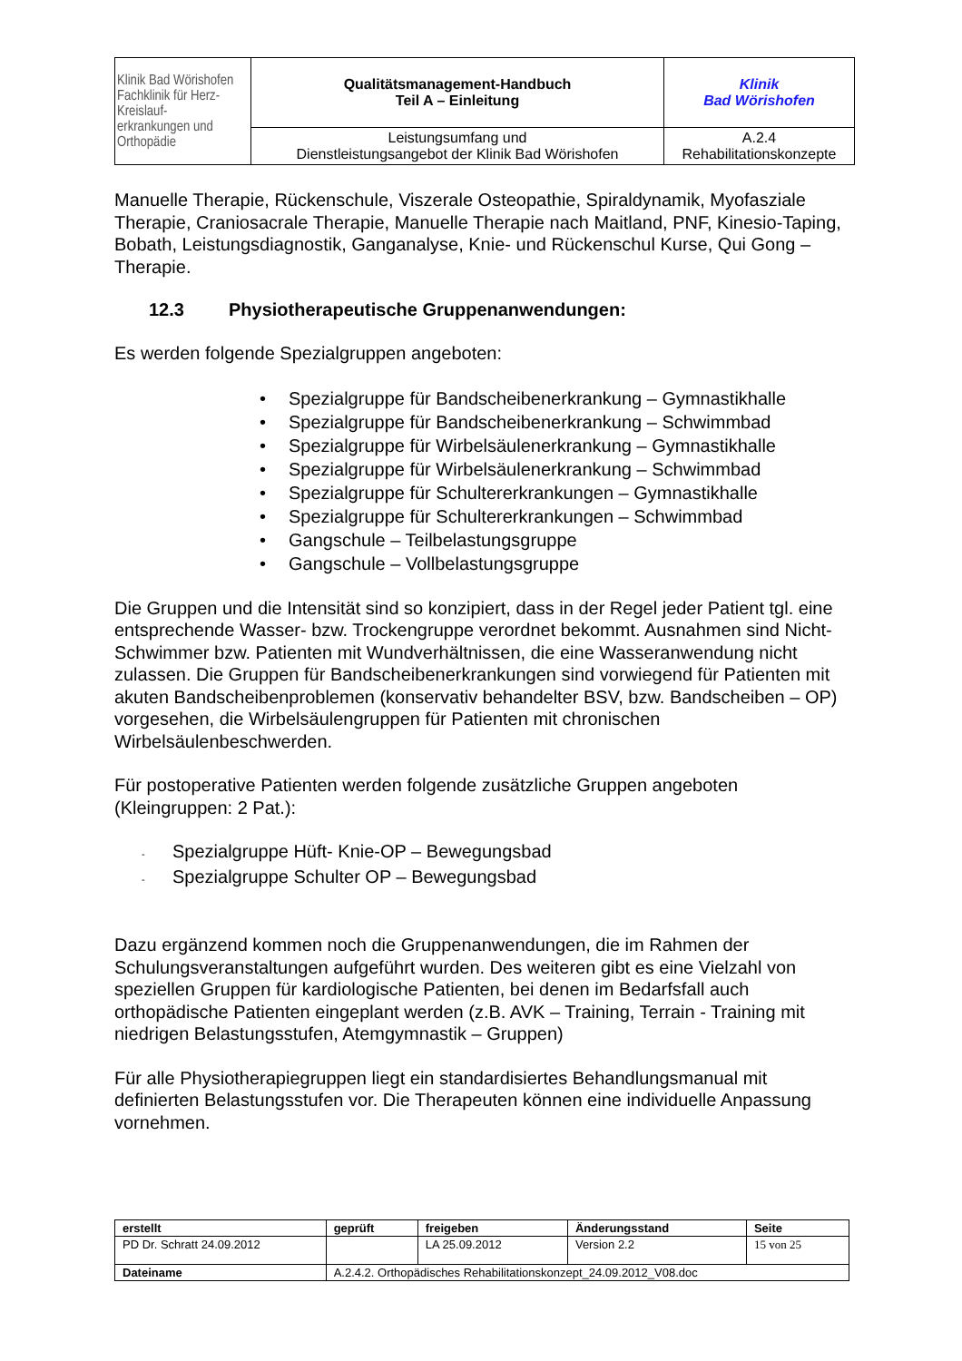| Klinik Bad Wörishofen Fachklinik für Herz-Kreislauf- erkrankungen und Orthopädie | Qualitätsmanagement-Handbuch Teil A – Einleitung | Klinik Bad Wörishofen |
| | Leistungsumfang und Dienstleistungsangebot der Klinik Bad Wörishofen | A.2.4 Rehabilitationskonzepte |
Manuelle Therapie, Rückenschule, Viszerale Osteopathie, Spiraldynamik, Myofasziale Therapie, Craniosacrale Therapie, Manuelle Therapie nach Maitland, PNF, Kinesio-Taping, Bobath, Leistungsdiagnostik, Ganganalyse, Knie- und Rückenschul Kurse, Qui Gong – Therapie.
12.3 Physiotherapeutische Gruppenanwendungen:
Es werden folgende Spezialgruppen angeboten:
• Spezialgruppe für Bandscheibenerkrankung – Gymnastikhalle
• Spezialgruppe für Bandscheibenerkrankung – Schwimmbad
• Spezialgruppe für Wirbelsäulenerkrankung – Gymnastikhalle
• Spezialgruppe für Wirbelsäulenerkrankung – Schwimmbad
• Spezialgruppe für Schultererkrankungen – Gymnastikhalle
• Spezialgruppe für Schultererkrankungen – Schwimmbad
• Gangschule – Teilbelastungsgruppe
• Gangschule – Vollbelastungsgruppe
Die Gruppen und die Intensität sind so konzipiert, dass in der Regel jeder Patient tgl. eine entsprechende Wasser- bzw. Trockengruppe verordnet bekommt. Ausnahmen sind Nicht- Schwimmer bzw. Patienten mit Wundverhältnissen, die eine Wasseranwendung nicht zulassen. Die Gruppen für Bandscheibenerkrankungen sind vorwiegend für Patienten mit akuten Bandscheibenproblemen (konservativ behandelter BSV, bzw. Bandscheiben – OP) vorgesehen, die Wirbelsäulengruppen für Patienten mit chronischen Wirbelsäulenbeschwerden.
Für postoperative Patienten werden folgende zusätzliche Gruppen angeboten (Kleingruppen: 2 Pat.):
- Spezialgruppe Hüft- Knie-OP – Bewegungsbad
- Spezialgruppe Schulter OP – Bewegungsbad
Dazu ergänzend kommen noch die Gruppenanwendungen, die im Rahmen der Schulungsveranstaltungen aufgeführt wurden. Des weiteren gibt es eine Vielzahl von speziellen Gruppen für kardiologische Patienten, bei denen im Bedarfsfall auch orthopädische Patienten eingeplant werden (z.B. AVK – Training, Terrain - Training mit niedrigen Belastungsstufen, Atemgymnastik – Gruppen)
Für alle Physiotherapiegruppen liegt ein standardisiertes Behandlungsmanual mit definierten Belastungsstufen vor. Die Therapeuten können eine individuelle Anpassung vornehmen.
| erstellt | geprüft | freigeben | Änderungsstand | Seite |
| PD Dr. Schratt 24.09.2012 | | LA 25.09.2012 | Version 2.2 | 15 von 25 |
| Dateiname | A.2.4.2. Orthopädisches Rehabilitationskonzept_24.09.2012_V08.doc | | | |